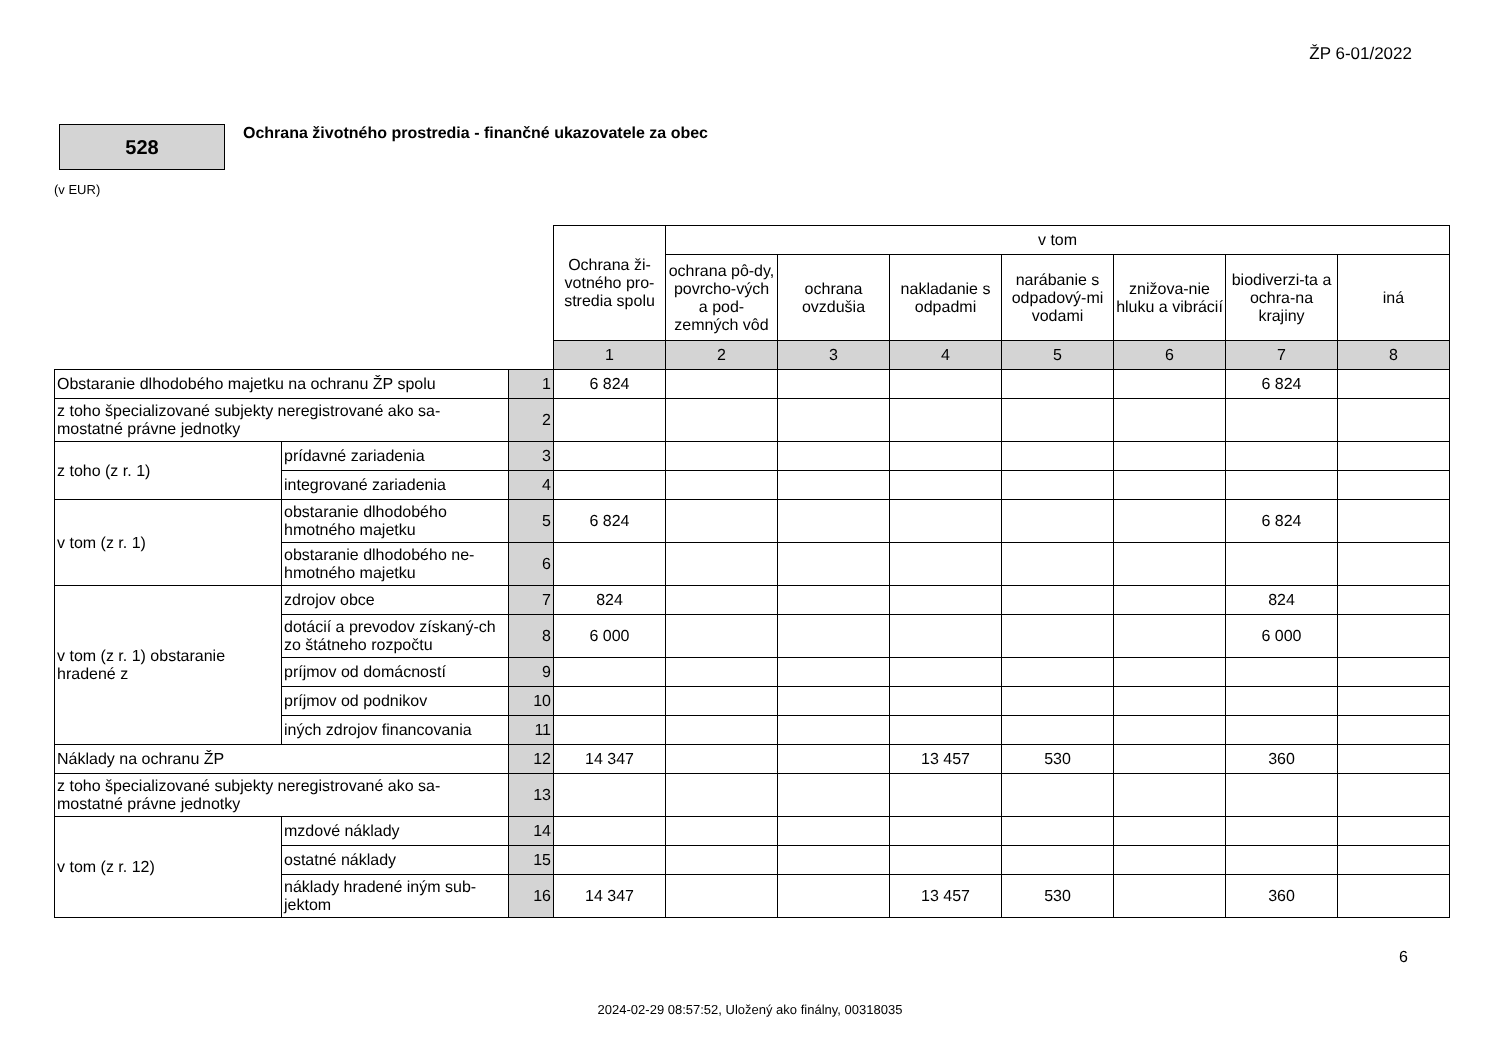ŽP 6-01/2022
528
Ochrana životného prostredia - finančné ukazovatele za obec
(v EUR)
| | | | Ochrana ži-votného pro-stredia spolu | v tom | | | | | | |
| --- | --- | --- | --- | --- | --- | --- | --- | --- | --- | --- |
| | | | | ochrana pô-dy, povrcho-vých a pod-zemných vôd | ochrana ovzdušia | nakladanie s odpadmi | narábanie s odpadový-mi vodami | znižova-nie hluku a vibrácií | biodiverzi-ta a ochra-na krajiny | iná |
| | | | 1 | 2 | 3 | 4 | 5 | 6 | 7 | 8 |
| Obstaranie dlhodobého majetku na ochranu ŽP spolu | | 1 | 6 824 | | | | | | 6 824 | |
| z toho špecializované subjekty neregistrované ako sa-mostatné právne jednotky | | 2 | | | | | | | | |
| z toho (z r. 1) | prídavné zariadenia | 3 | | | | | | | | |
| | integrované zariadenia | 4 | | | | | | | | |
| v tom (z r. 1) | obstaranie dlhodobého hmotného majetku | 5 | 6 824 | | | | | | 6 824 | |
| | obstaranie dlhodobého ne-hmotného majetku | 6 | | | | | | | | |
| v tom (z r. 1) obstaranie hradené z | zdrojov obce | 7 | 824 | | | | | | 824 | |
| | dotácií a prevodov získaný-ch zo štátneho rozpočtu | 8 | 6 000 | | | | | | 6 000 | |
| | príjmov od domácností | 9 | | | | | | | | |
| | príjmov od podnikov | 10 | | | | | | | | |
| | iných zdrojov financovania | 11 | | | | | | | | |
| Náklady na ochranu ŽP | | 12 | 14 347 | | | 13 457 | 530 | | 360 | |
| z toho špecializované subjekty neregistrované ako sa-mostatné právne jednotky | | 13 | | | | | | | | |
| v tom (z r. 12) | mzdové náklady | 14 | | | | | | | | |
| | ostatné náklady | 15 | | | | | | | | |
| | náklady hradené iným sub-jektom | 16 | 14 347 | | | 13 457 | 530 | | 360 | |
6
2024-02-29 08:57:52, Uložený ako finálny, 00318035